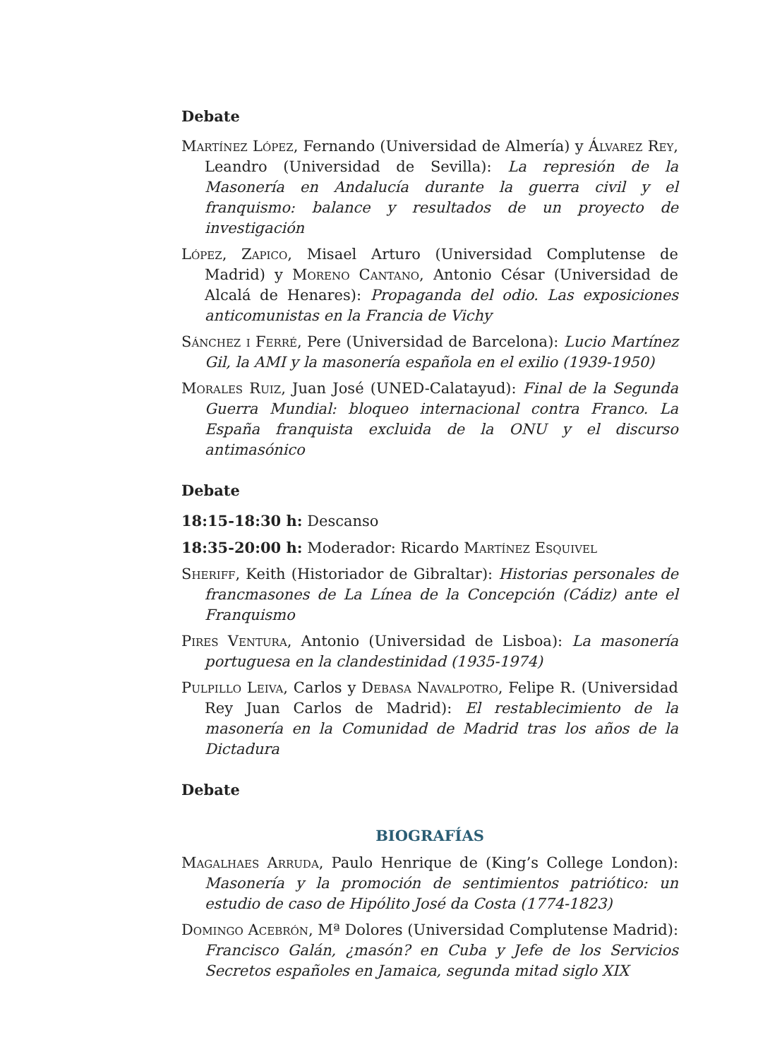Debate
Martínez López, Fernando (Universidad de Almería) y Álvarez Rey, Leandro (Universidad de Sevilla): La represión de la Masonería en Andalucía durante la guerra civil y el franquismo: balance y resultados de un proyecto de investigación
López, Zapico, Misael Arturo (Universidad Complutense de Madrid) y Moreno Cantano, Antonio César (Universidad de Alcalá de Henares): Propaganda del odio. Las exposiciones anticomunistas en la Francia de Vichy
Sánchez i Ferré, Pere (Universidad de Barcelona): Lucio Martínez Gil, la AMI y la masonería española en el exilio (1939-1950)
Morales Ruiz, Juan José (UNED-Calatayud): Final de la Segunda Guerra Mundial: bloqueo internacional contra Franco. La España franquista excluida de la ONU y el discurso antimasónico
Debate
18:15-18:30 h: Descanso
18:35-20:00 h: Moderador: Ricardo Martínez Esquivel
Sheriff, Keith (Historiador de Gibraltar): Historias personales de francmasones de La Línea de la Concepción (Cádiz) ante el Franquismo
Pires Ventura, Antonio (Universidad de Lisboa): La masonería portuguesa en la clandestinidad (1935-1974)
Pulpillo Leiva, Carlos y Debasa Navalpotro, Felipe R. (Universidad Rey Juan Carlos de Madrid): El restablecimiento de la masonería en la Comunidad de Madrid tras los años de la Dictadura
Debate
BIOGRAFÍAS
Magalhaes Arruda, Paulo Henrique de (King’s College London): Masonería y la promoción de sentimientos patriótico: un estudio de caso de Hipólito José da Costa (1774-1823)
Domingo Acebrón, Mª Dolores (Universidad Complutense Madrid): Francisco Galán, ¿masón? en Cuba y Jefe de los Servicios Secretos españoles en Jamaica, segunda mitad siglo XIX